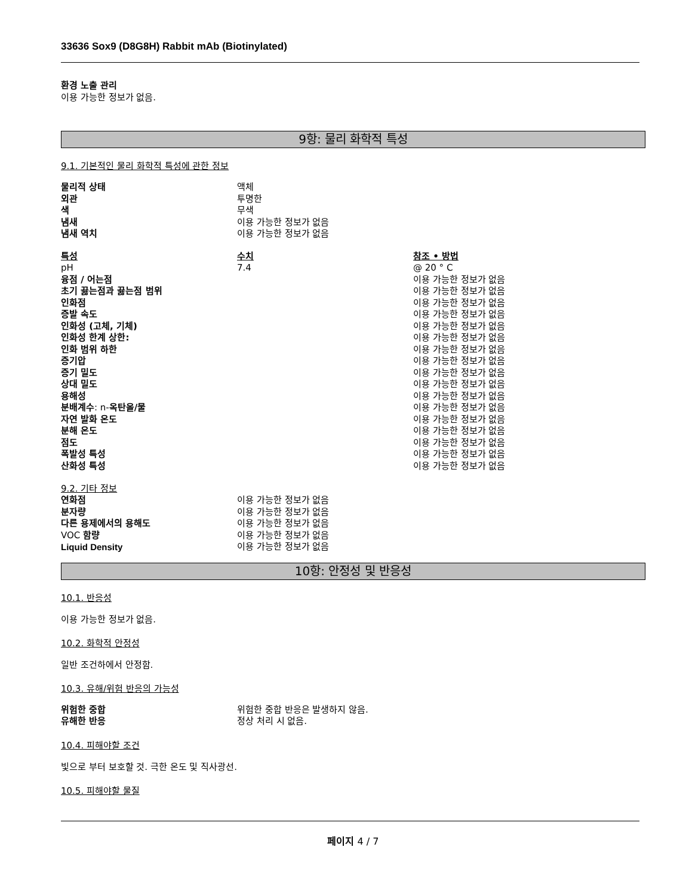33636 Sox9 (D8G8H) Rabbit mAb (Biotinylated)
환경 노출 관리
이용 가능한 정보가 없음.
9항: 물리 화학적 특성
9.1. 기본적인 물리 화학적 특성에 관한 정보
| 물리적 상태 | 액체 |
| 외관 | 투명한 |
| 색 | 무색 |
| 냄새 | 이용 가능한 정보가 없음 |
| 냄새 역치 | 이용 가능한 정보가 없음 |
| 특성 | 수치 | 참조 • 방법 |
| --- | --- | --- |
| pH | 7.4 | @ 20 ° C |
| 융점 / 어는점 | | 이용 가능한 정보가 없음 |
| 초기 끓는점과 끓는점 범위 | | 이용 가능한 정보가 없음 |
| 인화점 | | 이용 가능한 정보가 없음 |
| 증발 속도 | | 이용 가능한 정보가 없음 |
| 인화성 (고체, 기체) | | 이용 가능한 정보가 없음 |
| 인화성 한계 상한: | | 이용 가능한 정보가 없음 |
| 인화 범위 하한 | | 이용 가능한 정보가 없음 |
| 증기압 | | 이용 가능한 정보가 없음 |
| 증기 밀도 | | 이용 가능한 정보가 없음 |
| 상대 밀도 | | 이용 가능한 정보가 없음 |
| 용해성 | | 이용 가능한 정보가 없음 |
| 분배계수 : n- 옥탄올/물 | | 이용 가능한 정보가 없음 |
| 자연 발화 온도 | | 이용 가능한 정보가 없음 |
| 분해 온도 | | 이용 가능한 정보가 없음 |
| 점도 | | 이용 가능한 정보가 없음 |
| 폭발성 특성 | | 이용 가능한 정보가 없음 |
| 산화성 특성 | | 이용 가능한 정보가 없음 |
9.2. 기타 정보
| 연화점 | 이용 가능한 정보가 없음 |
| 분자량 | 이용 가능한 정보가 없음 |
| 다른 용제에서의 용해도 | 이용 가능한 정보가 없음 |
| VOC 함량 | 이용 가능한 정보가 없음 |
| Liquid Density | 이용 가능한 정보가 없음 |
10항: 안정성 및 반응성
10.1. 반응성
이용 가능한 정보가 없음.
10.2. 화학적 안정성
일반 조건하에서 안정함.
10.3. 유해/위험 반응의 가능성
| 위험한 중합 | 위험한 중합 반응은 발생하지 않음. |
| 유해한 반응 | 정상 처리 시 없음. |
10.4. 피해야할 조건
빛으로 부터 보호할 것. 극한 온도 및 직사광선.
10.5. 피해야할 물질
페이지 4 / 7